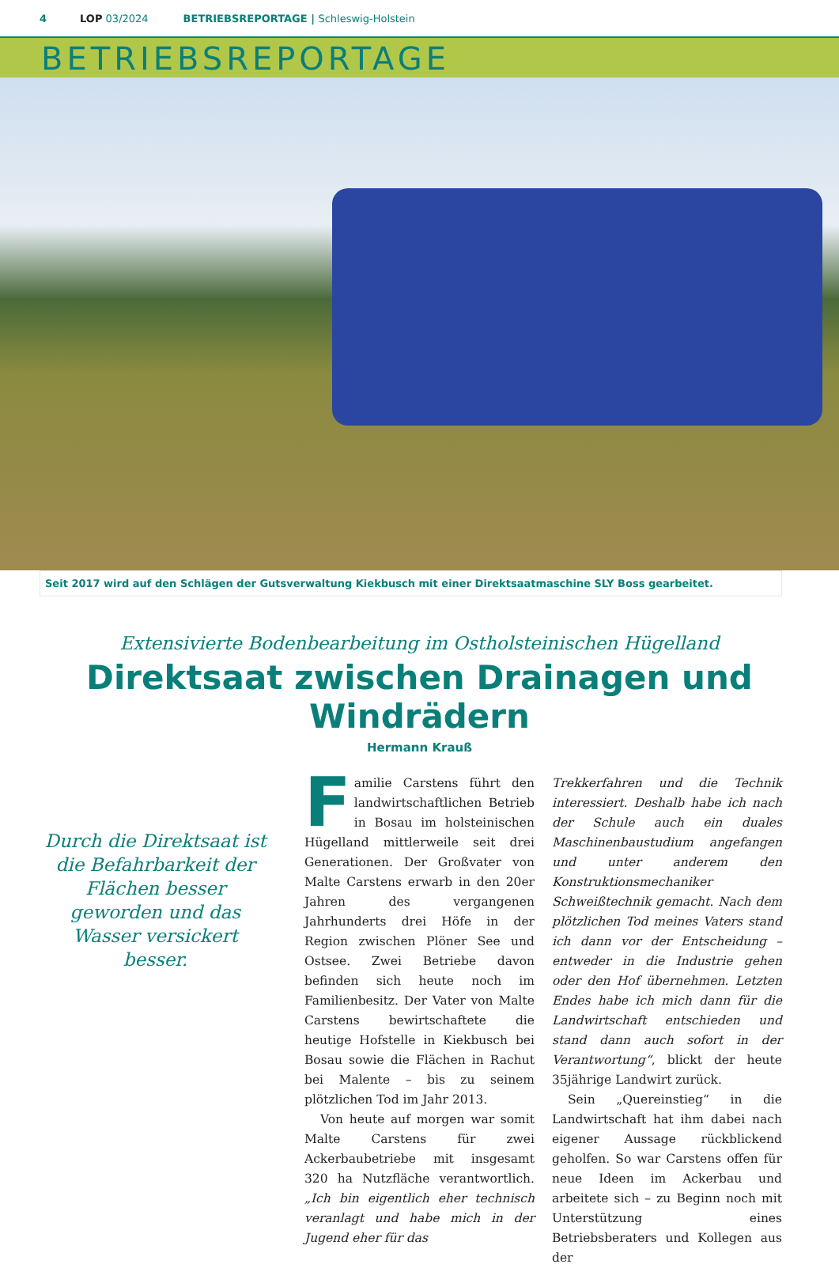4 LOP 03/2024 BETRIEBSREPORTAGE | Schleswig-Holstein
BETRIEBSREPORTAGE
Seit 2017 wird auf den Schlägen der Gutsverwaltung Kiekbusch mit einer Direktsaatmaschine SLY Boss gearbeitet.
Extensivierte Bodenbearbeitung im Ostholsteinischen Hügelland
Direktsaat zwischen Drainagen und Windrädern
Hermann Krauß
Durch die Direktsaat ist die Befahrbarkeit der Flächen besser geworden und das Wasser versickert besser.
Familie Carstens führt den landwirtschaftlichen Betrieb in Bosau im holsteinischen Hügelland mittlerweile seit drei Generationen. Der Großvater von Malte Carstens erwarb in den 20er Jahren des vergangenen Jahrhunderts drei Höfe in der Region zwischen Plöner See und Ostsee. Zwei Betriebe davon befinden sich heute noch im Familienbesitz. Der Vater von Malte Carstens bewirtschaftete die heutige Hofstelle in Kiekbusch bei Bosau sowie die Flächen in Rachut bei Malente – bis zu seinem plötzlichen Tod im Jahr 2013.
Von heute auf morgen war somit Malte Carstens für zwei Ackerbaubetriebe mit insgesamt 320 ha Nutzfläche verantwortlich. „Ich bin eigentlich eher technisch veranlagt und habe mich in der Jugend eher für das
Trekkerfahren und die Technik interessiert. Deshalb habe ich nach der Schule auch ein duales Maschinenbaustudium angefangen und unter anderem den Konstruktionsmechaniker Schweißtechnik gemacht. Nach dem plötzlichen Tod meines Vaters stand ich dann vor der Entscheidung – entweder in die Industrie gehen oder den Hof übernehmen. Letzten Endes habe ich mich dann für die Landwirtschaft entschieden und stand dann auch sofort in der Verantwortung“, blickt der heute 35jährige Landwirt zurück.
Sein „Quereinstieg“ in die Landwirtschaft hat ihm dabei nach eigener Aussage rückblickend geholfen. So war Carstens offen für neue Ideen im Ackerbau und arbeitete sich – zu Beginn noch mit Unterstützung eines Betriebsberaters und Kollegen aus der